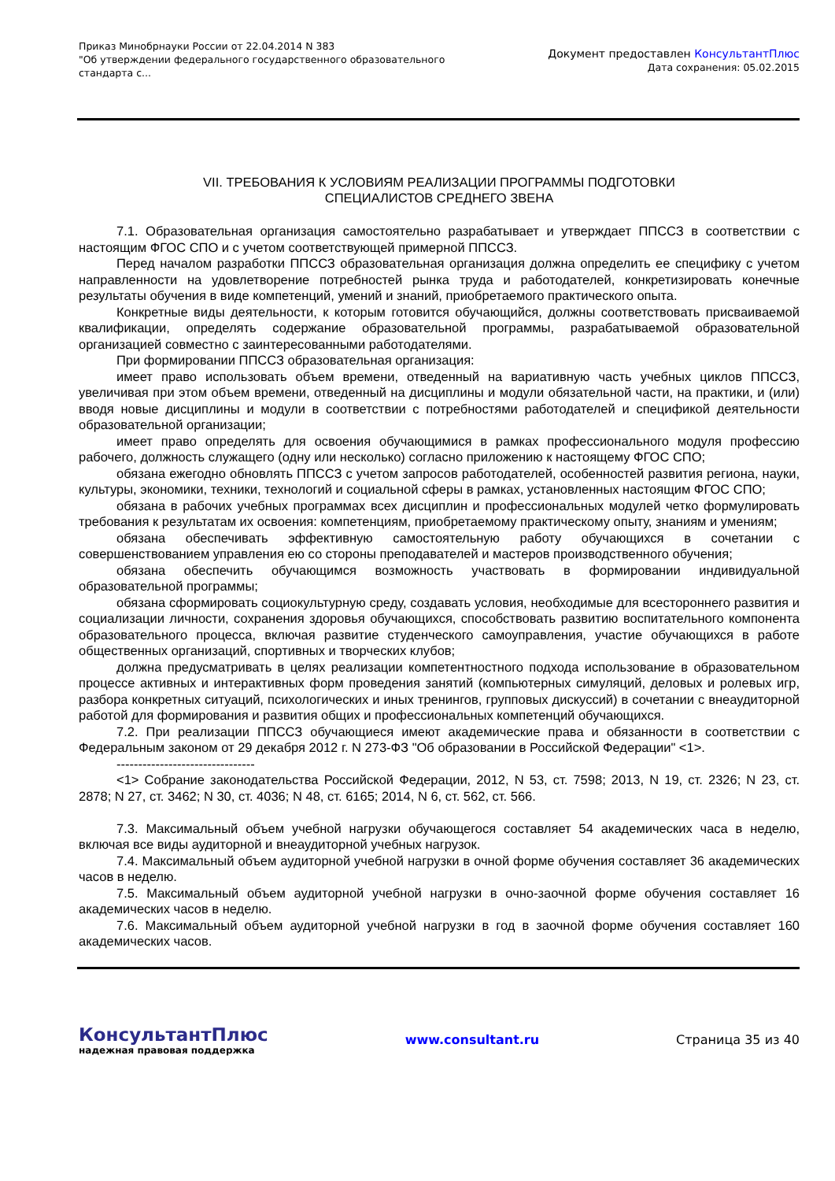Приказ Минобрнауки России от 22.04.2014 N 383
"Об утверждении федерального государственного образовательного
стандарта с...
Документ предоставлен КонсультантПлюс
Дата сохранения: 05.02.2015
VII. ТРЕБОВАНИЯ К УСЛОВИЯМ РЕАЛИЗАЦИИ ПРОГРАММЫ ПОДГОТОВКИ
СПЕЦИАЛИСТОВ СРЕДНЕГО ЗВЕНА
7.1. Образовательная организация самостоятельно разрабатывает и утверждает ППССЗ в соответствии с настоящим ФГОС СПО и с учетом соответствующей примерной ППССЗ.
Перед началом разработки ППССЗ образовательная организация должна определить ее специфику с учетом направленности на удовлетворение потребностей рынка труда и работодателей, конкретизировать конечные результаты обучения в виде компетенций, умений и знаний, приобретаемого практического опыта.
Конкретные виды деятельности, к которым готовится обучающийся, должны соответствовать присваиваемой квалификации, определять содержание образовательной программы, разрабатываемой образовательной организацией совместно с заинтересованными работодателями.
При формировании ППССЗ образовательная организация:
имеет право использовать объем времени, отведенный на вариативную часть учебных циклов ППССЗ, увеличивая при этом объем времени, отведенный на дисциплины и модули обязательной части, на практики, и (или) вводя новые дисциплины и модули в соответствии с потребностями работодателей и спецификой деятельности образовательной организации;
имеет право определять для освоения обучающимися в рамках профессионального модуля профессию рабочего, должность служащего (одну или несколько) согласно приложению к настоящему ФГОС СПО;
обязана ежегодно обновлять ППССЗ с учетом запросов работодателей, особенностей развития региона, науки, культуры, экономики, техники, технологий и социальной сферы в рамках, установленных настоящим ФГОС СПО;
обязана в рабочих учебных программах всех дисциплин и профессиональных модулей четко формулировать требования к результатам их освоения: компетенциям, приобретаемому практическому опыту, знаниям и умениям;
обязана обеспечивать эффективную самостоятельную работу обучающихся в сочетании с совершенствованием управления ею со стороны преподавателей и мастеров производственного обучения;
обязана обеспечить обучающимся возможность участвовать в формировании индивидуальной образовательной программы;
обязана сформировать социокультурную среду, создавать условия, необходимые для всестороннего развития и социализации личности, сохранения здоровья обучающихся, способствовать развитию воспитательного компонента образовательного процесса, включая развитие студенческого самоуправления, участие обучающихся в работе общественных организаций, спортивных и творческих клубов;
должна предусматривать в целях реализации компетентностного подхода использование в образовательном процессе активных и интерактивных форм проведения занятий (компьютерных симуляций, деловых и ролевых игр, разбора конкретных ситуаций, психологических и иных тренингов, групповых дискуссий) в сочетании с внеаудиторной работой для формирования и развития общих и профессиональных компетенций обучающихся.
7.2. При реализации ППССЗ обучающиеся имеют академические права и обязанности в соответствии с Федеральным законом от 29 декабря 2012 г. N 273-ФЗ "Об образовании в Российской Федерации" <1>.
--------------------------------
<1> Собрание законодательства Российской Федерации, 2012, N 53, ст. 7598; 2013, N 19, ст. 2326; N 23, ст. 2878; N 27, ст. 3462; N 30, ст. 4036; N 48, ст. 6165; 2014, N 6, ст. 562, ст. 566.
7.3. Максимальный объем учебной нагрузки обучающегося составляет 54 академических часа в неделю, включая все виды аудиторной и внеаудиторной учебных нагрузок.
7.4. Максимальный объем аудиторной учебной нагрузки в очной форме обучения составляет 36 академических часов в неделю.
7.5. Максимальный объем аудиторной учебной нагрузки в очно-заочной форме обучения составляет 16 академических часов в неделю.
7.6. Максимальный объем аудиторной учебной нагрузки в год в заочной форме обучения составляет 160 академических часов.
КонсультантПлюс
надежная правовая поддержка
www.consultant.ru Страница 35 из 40